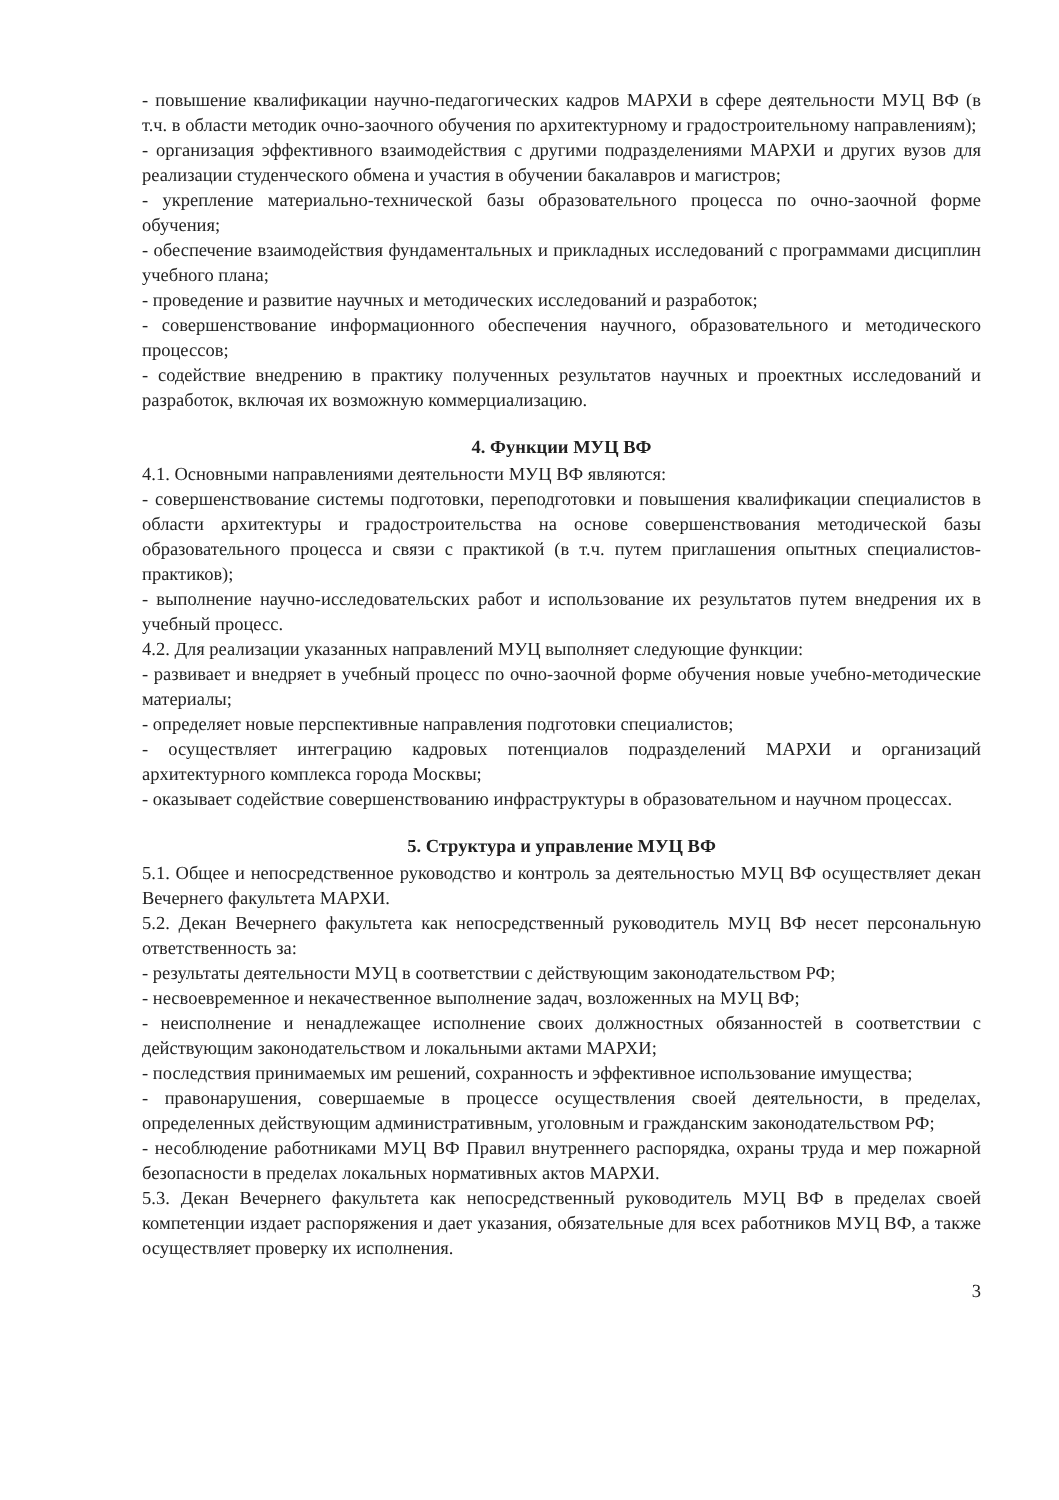- повышение квалификации научно-педагогических кадров МАРХИ в сфере деятельности МУЦ ВФ (в т.ч. в области методик очно-заочного обучения по архитектурному и градостроительному направлениям);
- организация эффективного взаимодействия с другими подразделениями МАРХИ и других вузов для реализации студенческого обмена и участия в обучении бакалавров и магистров;
- укрепление материально-технической базы образовательного процесса по очно-заочной форме обучения;
- обеспечение взаимодействия фундаментальных и прикладных исследований с программами дисциплин учебного плана;
- проведение и развитие научных и методических исследований и разработок;
- совершенствование информационного обеспечения научного, образовательного и методического процессов;
- содействие внедрению в практику полученных результатов научных и проектных исследований и разработок, включая их возможную коммерциализацию.
4. Функции МУЦ ВФ
4.1. Основными направлениями деятельности МУЦ ВФ являются:
- совершенствование системы подготовки, переподготовки и повышения квалификации специалистов в области архитектуры и градостроительства на основе совершенствования методической базы образовательного процесса и связи с практикой (в т.ч. путем приглашения опытных специалистов-практиков);
- выполнение научно-исследовательских работ и использование их результатов путем внедрения их в учебный процесс.
4.2. Для реализации указанных направлений МУЦ выполняет следующие функции:
- развивает и внедряет в учебный процесс по очно-заочной форме обучения новые учебно-методические материалы;
- определяет новые перспективные направления подготовки специалистов;
- осуществляет интеграцию кадровых потенциалов подразделений МАРХИ и организаций архитектурного комплекса города Москвы;
- оказывает содействие совершенствованию инфраструктуры в образовательном и научном процессах.
5. Структура и управление МУЦ ВФ
5.1. Общее и непосредственное руководство и контроль за деятельностью МУЦ ВФ осуществляет декан Вечернего факультета МАРХИ.
5.2. Декан Вечернего факультета как непосредственный руководитель МУЦ ВФ несет персональную ответственность за:
- результаты деятельности МУЦ в соответствии с действующим законодательством РФ;
- несвоевременное и некачественное выполнение задач, возложенных на МУЦ ВФ;
- неисполнение и ненадлежащее исполнение своих должностных обязанностей в соответствии с действующим законодательством и локальными актами МАРХИ;
- последствия принимаемых им решений, сохранность и эффективное использование имущества;
- правонарушения, совершаемые в процессе осуществления своей деятельности, в пределах, определенных действующим административным, уголовным и гражданским законодательством РФ;
- несоблюдение работниками МУЦ ВФ Правил внутреннего распорядка, охраны труда и мер пожарной безопасности в пределах локальных нормативных актов МАРХИ.
5.3. Декан Вечернего факультета как непосредственный руководитель МУЦ ВФ в пределах своей компетенции издает распоряжения и дает указания, обязательные для всех работников МУЦ ВФ, а также осуществляет проверку их исполнения.
3